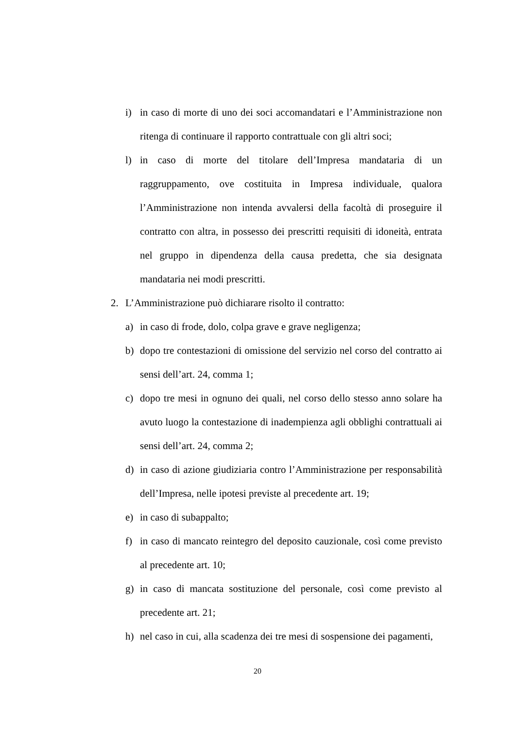i) in caso di morte di uno dei soci accomandatari e l’Amministrazione non ritenga di continuare il rapporto contrattuale con gli altri soci;
l) in caso di morte del titolare dell’Impresa mandataria di un raggruppamento, ove costituita in Impresa individuale, qualora l’Amministrazione non intenda avvalersi della facoltà di proseguire il contratto con altra, in possesso dei prescritti requisiti di idoneità, entrata nel gruppo in dipendenza della causa predetta, che sia designata mandataria nei modi prescritti.
2. L’Amministrazione può dichiarare risolto il contratto:
a) in caso di frode, dolo, colpa grave e grave negligenza;
b) dopo tre contestazioni di omissione del servizio nel corso del contratto ai sensi dell’art. 24, comma 1;
c) dopo tre mesi in ognuno dei quali, nel corso dello stesso anno solare ha avuto luogo la contestazione di inadempienza agli obblighi contrattuali ai sensi dell’art. 24, comma 2;
d) in caso di azione giudiziaria contro l’Amministrazione per responsabilità dell’Impresa, nelle ipotesi previste al precedente art. 19;
e) in caso di subappalto;
f) in caso di mancato reintegro del deposito cauzionale, così come previsto al precedente art. 10;
g) in caso di mancata sostituzione del personale, così come previsto al precedente art. 21;
h) nel caso in cui, alla scadenza dei tre mesi di sospensione dei pagamenti,
20